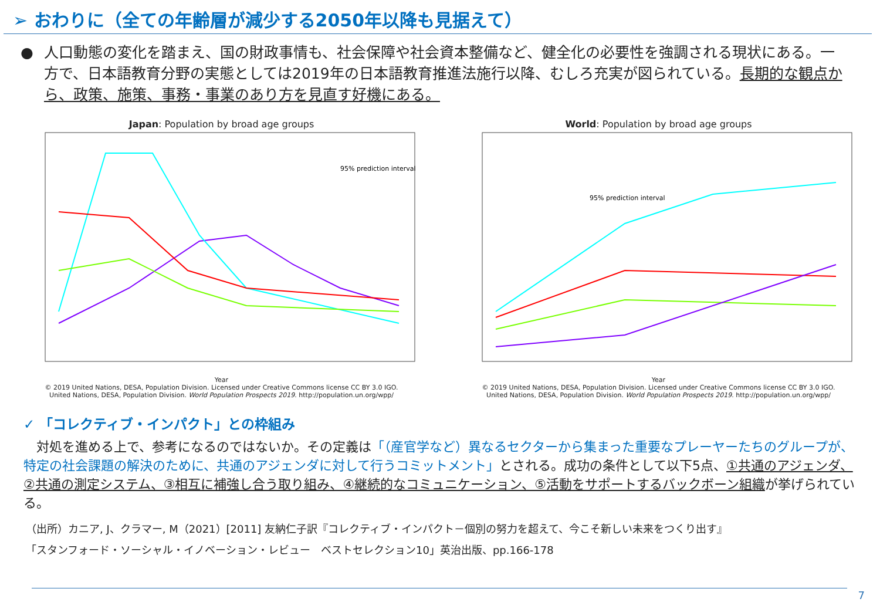➢ おわりに（全ての年齢層が減少する2050年以降も見据えて）
● 人口動態の変化を踏まえ、国の財政事情も、社会保障や社会資本整備など、健全化の必要性を強調される現状にある。一方で、日本語教育分野の実態としては2019年の日本語教育推進法施行以降、むしろ充実が図られている。長期的な観点から、政策、施策、事務・事業のあり方を見直す好機にある。
Japan: Population by broad age groups
95% prediction interval
Year
© 2019 United Nations, DESA, Population Division. Licensed under Creative Commons license CC BY 3.0 IGO.
United Nations, DESA, Population Division. World Population Prospects 2019. http://population.un.org/wpp/
World: Population by broad age groups
95% prediction interval
Year
© 2019 United Nations, DESA, Population Division. Licensed under Creative Commons license CC BY 3.0 IGO.
United Nations, DESA, Population Division. World Population Prospects 2019. http://population.un.org/wpp/
✓ 「コレクティブ・インパクト」との枠組み
　対処を進める上で、参考になるのではないか。その定義は「（産官学など）異なるセクターから集まった重要なプレーヤーたちのグループが、特定の社会課題の解決のために、共通のアジェンダに対して行うコミットメント」とされる。成功の条件として以下5点、①共通のアジェンダ、②共通の測定システム、③相互に補強し合う取り組み、④継続的なコミュニケーション、⑤活動をサポートするバックボーン組織が挙げられている。
（出所）カニア, J、クラマー, M（2021）[2011] 友納仁子訳『コレクティブ・インパクト－個別の努力を超えて、今こそ新しい未来をつくり出す』
「スタンフォード・ソーシャル・イノベーション・レビュー　ベストセレクション10」英治出版、pp.166-178
7